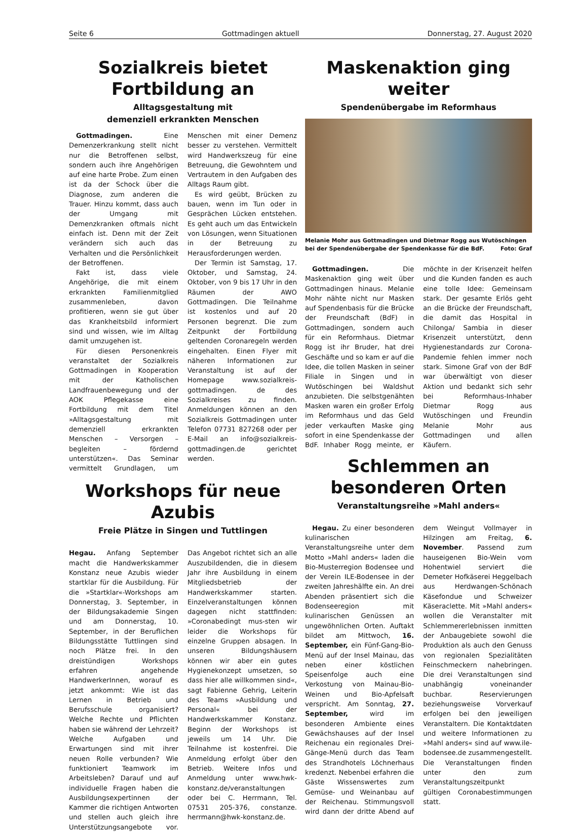Seite 6 Gottmadingen aktuell Donnerstag, 27. August 2020
Sozialkreis bietet
Fortbildung an
Alltagsgestaltung mit
demenziell erkrankten Menschen
Gottmadingen. Eine Demenzerkrankung stellt nicht nur die Betroffenen selbst, sondern auch ihre Angehörigen auf eine harte Probe. Zum einen ist da der Schock über die Diagnose, zum anderen die Trauer. Hinzu kommt, dass auch der Umgang mit Demenzkranken oftmals nicht einfach ist. Denn mit der Zeit verändern sich auch das Verhalten und die Persönlichkeit der Betroffenen.
Fakt ist, dass viele Angehörige, die mit einem erkrankten Familienmitglied zusammenleben, davon profitieren, wenn sie gut über das Krankheitsbild informiert sind und wissen, wie im Alltag damit umzugehen ist.
Für diesen Personenkreis veranstaltet der Sozialkreis Gottmadingen in Kooperation mit der Katholischen Landfrauenbewegung und der AOK Pflegekasse eine Fortbildung mit dem Titel »Alltagsgestaltung mit demenziell erkrankten Menschen – Versorgen – begleiten – fördernd unterstützen«. Das Seminar vermittelt Grundlagen, um Menschen mit einer Demenz besser zu verstehen. Vermittelt wird Handwerkszeug für eine Betreuung, die Gewohntem und Vertrautem in den Aufgaben des Alltags Raum gibt.
Es wird geübt, Brücken zu bauen, wenn im Tun oder in Gesprächen Lücken entstehen. Es geht auch um das Entwickeln von Lösungen, wenn Situationen in der Betreuung zu Herausforderungen werden.
Der Termin ist Samstag, 17. Oktober, und Samstag, 24. Oktober, von 9 bis 17 Uhr in den Räumen der AWO Gottmadingen. Die Teilnahme ist kostenlos und auf 20 Personen begrenzt. Die zum Zeitpunkt der Fortbildung geltenden Coronaregeln werden eingehalten. Einen Flyer mit näheren Informationen zur Veranstaltung ist auf der Homepage www.sozialkreis-gottmadingen. de des Sozialkreises zu finden. Anmeldungen können an den Sozialkreis Gottmadingen unter Telefon 07731 827268 oder per E-Mail an info@sozialkreis-gottmadingen.de gerichtet werden.
Workshops für neue Azubis
Freie Plätze in Singen und Tuttlingen
Hegau. Anfang September macht die Handwerkskammer Konstanz neue Azubis wieder startklar für die Ausbildung. Für die »Startklar«-Workshops am Donnerstag, 3. September, in der Bildungsakademie Singen und am Donnerstag, 10. September, in der Beruflichen Bildungsstätte Tuttlingen sind noch Plätze frei. In den dreistündigen Workshops erfahren angehende HandwerkerInnen, worauf es jetzt ankommt: Wie ist das Lernen in Betrieb und Berufsschule organisiert? Welche Rechte und Pflichten haben sie während der Lehrzeit? Welche Aufgaben und Erwartungen sind mit ihrer neuen Rolle verbunden? Wie funktioniert Teamwork im Arbeitsleben? Darauf und auf individuelle Fragen haben die Ausbildungsexpertinnen der Kammer die richtigen Antworten und stellen auch gleich ihre Unterstützungsangebote vor. Das Angebot richtet sich an alle Auszubildenden, die in diesem Jahr ihre Ausbildung in einem Mitgliedsbetrieb der Handwerkskammer starten. Einzelveranstaltungen können dagegen nicht stattfinden: »Coronabedingt mus-sten wir leider die Workshops für einzelne Gruppen absagen. In unseren Bildungshäusern können wir aber ein gutes Hygienekonzept umsetzen, so dass hier alle willkommen sind«, sagt Fabienne Gehrig, Leiterin des Teams »Ausbildung und Personal« bei der Handwerkskammer Konstanz. Beginn der Workshops ist jeweils um 14 Uhr. Die Teilnahme ist kostenfrei. Die Anmeldung erfolgt über den Betrieb. Weitere Infos und Anmeldung unter www.hwk-konstanz.de/veranstaltungen oder bei C. Herrmann, Tel. 07531 205-376, constanze. herrmann@hwk-konstanz.de.
Maskenaktion ging weiter
Spendenübergabe im Reformhaus
Melanie Mohr aus Gottmadingen und Dietmar Rogg aus Wutöschingen bei der Spendenübergabe der Spendenkasse für die BdF. Foto: Graf
Gottmadingen. Die Maskenaktion ging weit über Gottmadingen hinaus. Melanie Mohr nähte nicht nur Masken auf Spendenbasis für die Brücke der Freundschaft (BdF) in Gottmadingen, sondern auch für ein Reformhaus. Dietmar Rogg ist ihr Bruder, hat drei Geschäfte und so kam er auf die Idee, die tollen Masken in seiner Filiale in Singen und in Wutöschingen bei Waldshut anzubieten. Die selbstgenähten Masken waren ein großer Erfolg im Reformhaus und das Geld jeder verkauften Maske ging sofort in eine Spendenkasse der BdF. Inhaber Rogg meinte, er möchte in der Krisenzeit helfen und die Kunden fanden es auch eine tolle Idee: Gemeinsam stark. Der gesamte Erlös geht an die Brücke der Freundschaft, die damit das Hospital in Chilonga/ Sambia in dieser Krisenzeit unterstützt, denn Hygienestandards zur Corona-Pandemie fehlen immer noch stark. Simone Graf von der BdF war überwältigt von dieser Aktion und bedankt sich sehr bei Reformhaus-Inhaber Dietmar Rogg aus Wutöschingen und Freundin Melanie Mohr aus Gottmadingen und allen Käufern.
Schlemmen an
besonderen Orten
Veranstaltungsreihe »Mahl anders«
Hegau. Zu einer besonderen kulinarischen Veranstaltungsreihe unter dem Motto »Mahl anders« laden die Bio-Musterregion Bodensee und der Verein ILE-Bodensee in der zweiten Jahreshälfte ein. An drei Abenden präsentiert sich die Bodenseeregion mit kulinarischen Genüssen an ungewöhnlichen Orten. Auftakt bildet am Mittwoch, 16. September, ein Fünf-Gang-Bio-Menü auf der Insel Mainau, das neben einer köstlichen Speisenfolge auch eine Verkostung von Mainau-Bio-Weinen und Bio-Apfelsaft verspricht. Am Sonntag, 27. September, wird im besonderen Ambiente eines Gewächshauses auf der Insel Reichenau ein regionales Drei-Gänge-Menü durch das Team des Strandhotels Löchnerhaus kredenzt. Nebenbei erfahren die Gäste Wissenswertes zum Gemüse- und Weinanbau auf der Reichenau. Stimmungsvoll wird dann der dritte Abend auf dem Weingut Vollmayer in Hilzingen am Freitag, 6. November. Passend zum hauseigenen Bio-Wein vom Hohentwiel serviert die Demeter Hofkäserei Heggelbach aus Herdwangen-Schönach Käsefondue und Schweizer Käseraclette. Mit »Mahl anders« wollen die Veranstalter mit Schlemmererlebnissen inmitten der Anbaugebiete sowohl die Produktion als auch den Genuss von regionalen Spezialitäten Feinschmeckern nahebringen. Die drei Veranstaltungen sind unabhängig voneinander buchbar. Reservierungen beziehungsweise Vorverkauf erfolgen bei den jeweiligen Veranstaltern. Die Kontaktdaten und weitere Informationen zu »Mahl anders« sind auf www.ile-bodensee.de zusammengestellt. Die Veranstaltungen finden unter den zum Veranstaltungszeitpunkt gültigen Coronabestimmungen statt.